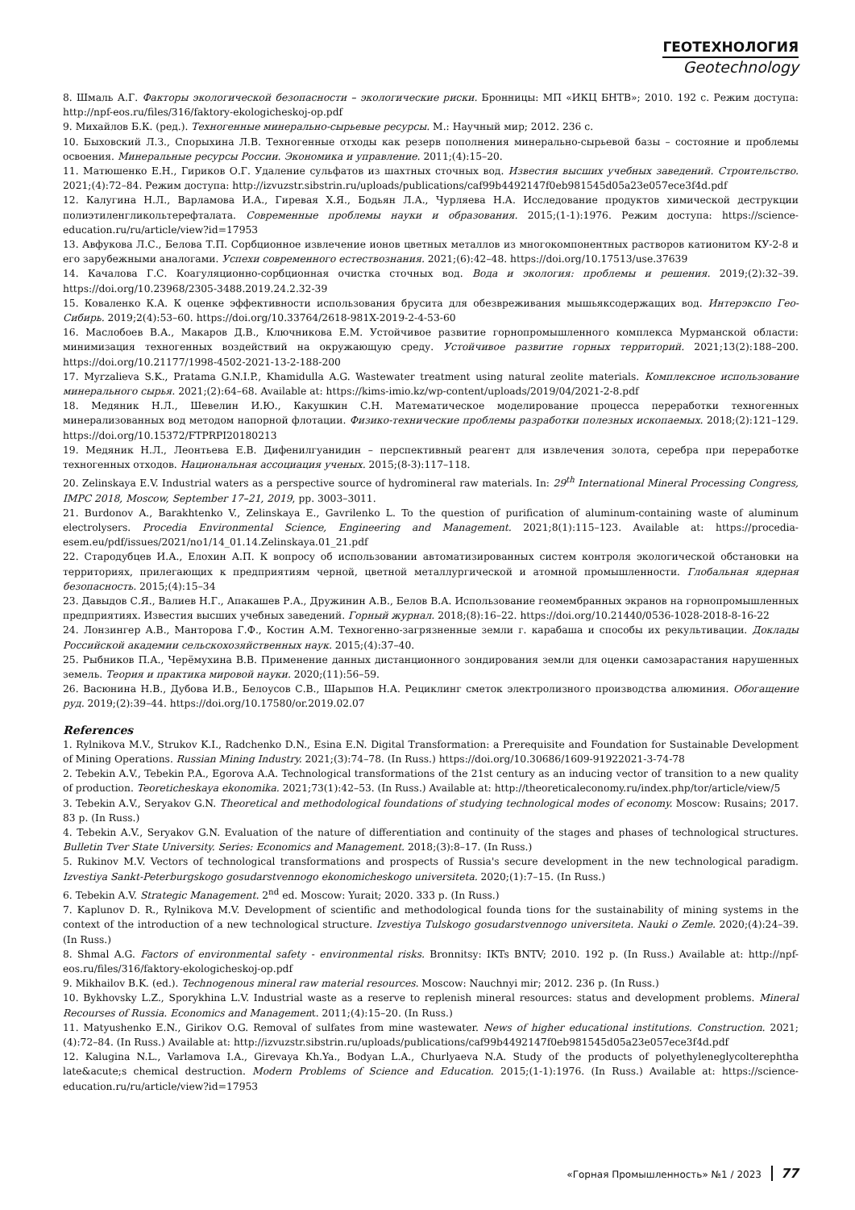ГЕОТЕХНОЛОГИЯ
Geotechnology
8. Шмаль А.Г. Факторы экологической безопасности – экологические риски. Бронницы: МП «ИКЦ БНТВ»; 2010. 192 с. Режим доступа: http://npf-eos.ru/files/316/faktory-ekologicheskoj-op.pdf
9. Михайлов Б.К. (ред.). Техногенные минерально-сырьевые ресурсы. М.: Научный мир; 2012. 236 с.
10. Быховский Л.З., Спорыхина Л.В. Техногенные отходы как резерв пополнения минерально-сырьевой базы – состояние и проблемы освоения. Минеральные ресурсы России. Экономика и управление. 2011;(4):15–20.
11. Матюшенко Е.Н., Гириков О.Г. Удаление сульфатов из шахтных сточных вод. Известия высших учебных заведений. Строительство. 2021;(4):72–84. Режим доступа: http://izvuzstr.sibstrin.ru/uploads/publications/caf99b4492147f0eb981545d05a23e057ece3f4d.pdf
12. Калугина Н.Л., Варламова И.А., Гиревая Х.Я., Бодьян Л.А., Чурляева Н.А. Исследование продуктов химической деструкции полиэтиленгликольтерефталата. Современные проблемы науки и образования. 2015;(1-1):1976. Режим доступа: https://science-education.ru/ru/article/view?id=17953
13. Авфукова Л.С., Белова Т.П. Сорбционное извлечение ионов цветных металлов из многокомпонентных растворов катионитом КУ-2-8 и его зарубежными аналогами. Успехи современного естествознания. 2021;(6):42–48. https://doi.org/10.17513/use.37639
14. Качалова Г.С. Коагуляционно-сорбционная очистка сточных вод. Вода и экология: проблемы и решения. 2019;(2):32–39. https://doi.org/10.23968/2305-3488.2019.24.2.32-39
15. Коваленко К.А. К оценке эффективности использования брусита для обезвреживания мышьяксодержащих вод. Интерэкспо Гео-Сибирь. 2019;2(4):53–60. https://doi.org/10.33764/2618-981X-2019-2-4-53-60
16. Маслобоев В.А., Макаров Д.В., Ключникова Е.М. Устойчивое развитие горнопромышленного комплекса Мурманской области: минимизация техногенных воздействий на окружающую среду. Устойчивое развитие горных территорий. 2021;13(2):188–200. https://doi.org/10.21177/1998-4502-2021-13-2-188-200
17. Myrzalieva S.K., Pratama G.N.I.P., Khamidulla A.G. Wastewater treatment using natural zeolite materials. Комплексное использование минерального сырья. 2021;(2):64–68. Available at: https://kims-imio.kz/wp-content/uploads/2019/04/2021-2-8.pdf
18. Медяник Н.Л., Шевелин И.Ю., Какушкин С.Н. Математическое моделирование процесса переработки техногенных минерализованных вод методом напорной флотации. Физико-технические проблемы разработки полезных ископаемых. 2018;(2):121–129. https://doi.org/10.15372/FTPRPI20180213
19. Медяник Н.Л., Леонтьева Е.В. Дифенилгуанидин – перспективный реагент для извлечения золота, серебра при переработке техногенных отходов. Национальная ассоциация ученых. 2015;(8-3):117–118.
20. Zelinskaya E.V. Industrial waters as a perspective source of hydromineral raw materials. In: 29<sup>th</sup> International Mineral Processing Congress, IMPC 2018, Moscow, September 17–21, 2019, pp. 3003–3011.
21. Burdonov A., Barakhtenko V., Zelinskaya E., Gavrilenko L. To the question of purification of aluminum-containing waste of aluminum electrolysers. Procedia Environmental Science, Engineering and Management. 2021;8(1):115–123. Available at: https://procedia-esem.eu/pdf/issues/2021/no1/14_01.14.Zelinskaya.01_21.pdf
22. Стародубцев И.А., Елохин А.П. К вопросу об использовании автоматизированных систем контроля экологической обстановки на территориях, прилегающих к предприятиям черной, цветной металлургической и атомной промышленности. Глобальная ядерная безопасность. 2015;(4):15–34
23. Давыдов С.Я., Валиев Н.Г., Апакашев Р.А., Дружинин А.В., Белов В.А. Использование геомембранных экранов на горнопромышленных предприятиях. Известия высших учебных заведений. Горный журнал. 2018;(8):16–22. https://doi.org/10.21440/0536-1028-2018-8-16-22
24. Лонзингер А.В., Манторова Г.Ф., Костин А.М. Техногенно-загрязненные земли г. карабаша и способы их рекультивации. Доклады Российской академии сельскохозяйственных наук. 2015;(4):37–40.
25. Рыбников П.А., Черёмухина В.В. Применение данных дистанционного зондирования земли для оценки самозарастания нарушенных земель. Теория и практика мировой науки. 2020;(11):56–59.
26. Васюнина Н.В., Дубова И.В., Белоусов С.В., Шарыпов Н.А. Рециклинг сметок электролизного производства алюминия. Обогащение руд. 2019;(2):39–44. https://doi.org/10.17580/or.2019.02.07
References
1. Rylnikova M.V., Strukov K.I., Radchenko D.N., Esina E.N. Digital Transformation: a Prerequisite and Foundation for Sustainable Development of Mining Operations. Russian Mining Industry. 2021;(3):74–78. (In Russ.) https://doi.org/10.30686/1609-91922021-3-74-78
2. Tebekin A.V., Tebekin P.A., Egorova A.A. Technological transformations of the 21st century as an inducing vector of transition to a new quality of production. Teoreticheskaya ekonomika. 2021;73(1):42–53. (In Russ.) Available at: http://theoreticaleconomy.ru/index.php/tor/article/view/5
3. Tebekin A.V., Seryakov G.N. Theoretical and methodological foundations of studying technological modes of economy. Moscow: Rusains; 2017. 83 p. (In Russ.)
4. Tebekin A.V., Seryakov G.N. Evaluation of the nature of differentiation and continuity of the stages and phases of technological structures. Bulletin Tver State University. Series: Economics and Management. 2018;(3):8–17. (In Russ.)
5. Rukinov M.V. Vectors of technological transformations and prospects of Russia's secure development in the new technological paradigm. Izvestiya Sankt-Peterburgskogo gosudarstvennogo ekonomicheskogo universiteta. 2020;(1):7–15. (In Russ.)
6. Tebekin A.V. Strategic Management. 2<sup>nd</sup> ed. Moscow: Yurait; 2020. 333 p. (In Russ.)
7. Kaplunov D. R., Rylnikova M.V. Development of scientific and methodological founda tions for the sustainability of mining systems in the context of the introduction of a new technological structure. Izvestiya Tulskogo gosudarstvennogo universiteta. Nauki o Zemle. 2020;(4):24–39. (In Russ.)
8. Shmal A.G. Factors of environmental safety - environmental risks. Bronnitsy: IKTs BNTV; 2010. 192 p. (In Russ.) Available at: http://npf-eos.ru/files/316/faktory-ekologicheskoj-op.pdf
9. Mikhailov B.K. (ed.). Technogenous mineral raw material resources. Moscow: Nauchnyi mir; 2012. 236 p. (In Russ.)
10. Bykhovsky L.Z., Sporykhina L.V. Industrial waste as a reserve to replenish mineral resources: status and development problems. Mineral Recourses of Russia. Economics and Management. 2011;(4):15–20. (In Russ.)
11. Matyushenko E.N., Girikov O.G. Removal of sulfates from mine wastewater. News of higher educational institutions. Construction. 2021;(4):72–84. (In Russ.) Available at: http://izvuzstr.sibstrin.ru/uploads/publications/caf99b4492147f0eb981545d05a23e057ece3f4d.pdf
12. Kalugina N.L., Varlamova I.A., Girevaya Kh.Ya., Bodyan L.A., Churlyaeva N.A. Study of the products of polyethyleneglycolterephtha late&acute;s chemical destruction. Modern Problems of Science and Education. 2015;(1-1):1976. (In Russ.) Available at: https://science-education.ru/ru/article/view?id=17953
«Горная Промышленность» №1 / 2023 77